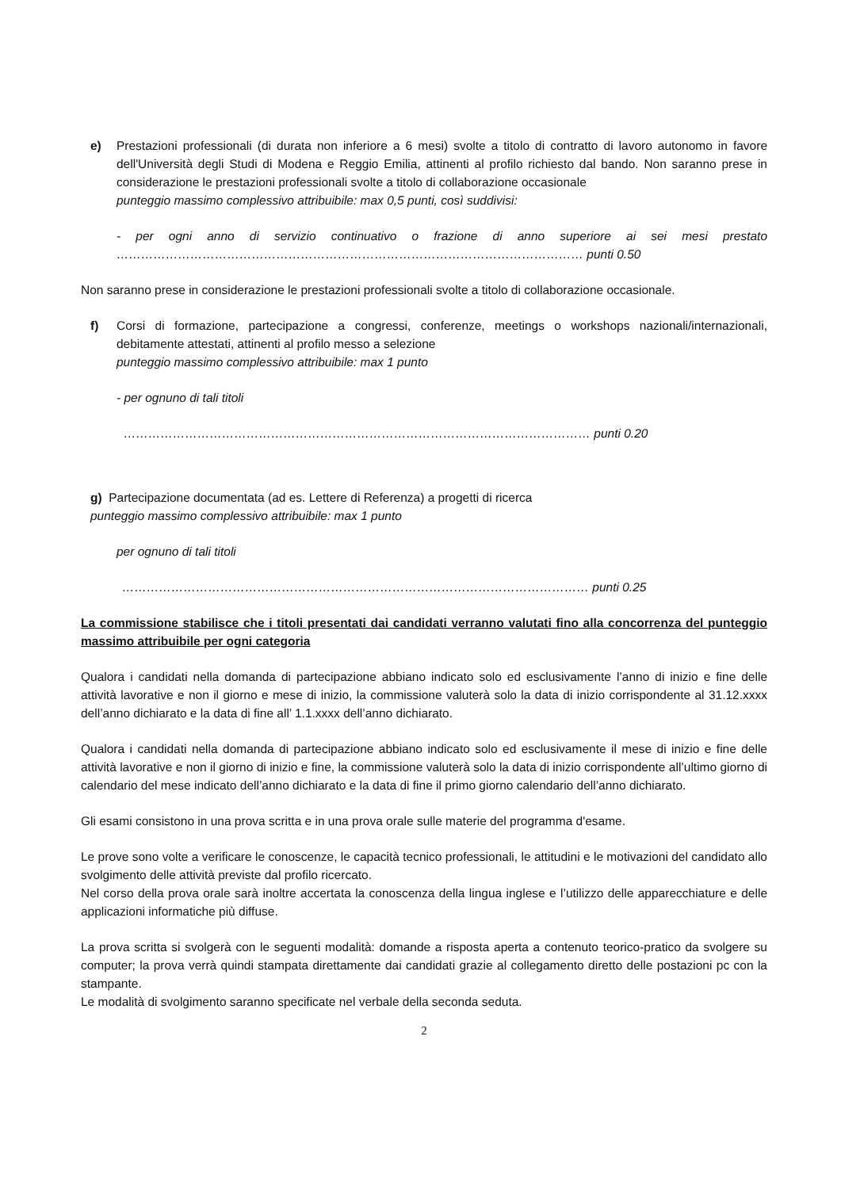e) Prestazioni professionali (di durata non inferiore a 6 mesi) svolte a titolo di contratto di lavoro autonomo in favore dell'Università degli Studi di Modena e Reggio Emilia, attinenti al profilo richiesto dal bando. Non saranno prese in considerazione le prestazioni professionali svolte a titolo di collaborazione occasionale
punteggio massimo complessivo attribuibile: max 0,5 punti, così suddivisi:
- per ogni anno di servizio continuativo o frazione di anno superiore ai sei mesi prestato …………………………………………………………………………………………………… punti 0.50
Non saranno prese in considerazione le prestazioni professionali svolte a titolo di collaborazione occasionale.
f) Corsi di formazione, partecipazione a congressi, conferenze, meetings o workshops nazionali/internazionali, debitamente attestati, attinenti al profilo messo a selezione
punteggio massimo complessivo attribuibile: max 1 punto
- per ognuno di tali titoli
…………………………………………………………………………………………………… punti 0.20
g) Partecipazione documentata (ad es. Lettere di Referenza) a progetti di ricerca
punteggio massimo complessivo attribuibile: max 1 punto
per ognuno di tali titoli
…………………………………………………………………………………………………… punti 0.25
La commissione stabilisce che i titoli presentati dai candidati verranno valutati fino alla concorrenza del punteggio massimo attribuibile per ogni categoria
Qualora i candidati nella domanda di partecipazione abbiano indicato solo ed esclusivamente l’anno di inizio e fine delle attività lavorative e non il giorno e mese di inizio, la commissione valuterà solo la data di inizio corrispondente al 31.12.xxxx dell’anno dichiarato e la data di fine all’ 1.1.xxxx dell’anno dichiarato.
Qualora i candidati nella domanda di partecipazione abbiano indicato solo ed esclusivamente il mese di inizio e fine delle attività lavorative e non il giorno di inizio e fine, la commissione valuterà solo la data di inizio corrispondente all’ultimo giorno di calendario del mese indicato dell’anno dichiarato e la data di fine il primo giorno calendario dell’anno dichiarato.
Gli esami consistono in una prova scritta e in una prova orale sulle materie del programma d'esame.
Le prove sono volte a verificare le conoscenze, le capacità tecnico professionali, le attitudini e le motivazioni del candidato allo svolgimento delle attività previste dal profilo ricercato.
Nel corso della prova orale sarà inoltre accertata la conoscenza della lingua inglese e l’utilizzo delle apparecchiature e delle applicazioni informatiche più diffuse.
La prova scritta si svolgerà con le seguenti modalità: domande a risposta aperta a contenuto teorico-pratico da svolgere su computer; la prova verrà quindi stampata direttamente dai candidati grazie al collegamento diretto delle postazioni pc con la stampante.
Le modalità di svolgimento saranno specificate nel verbale della seconda seduta.
2